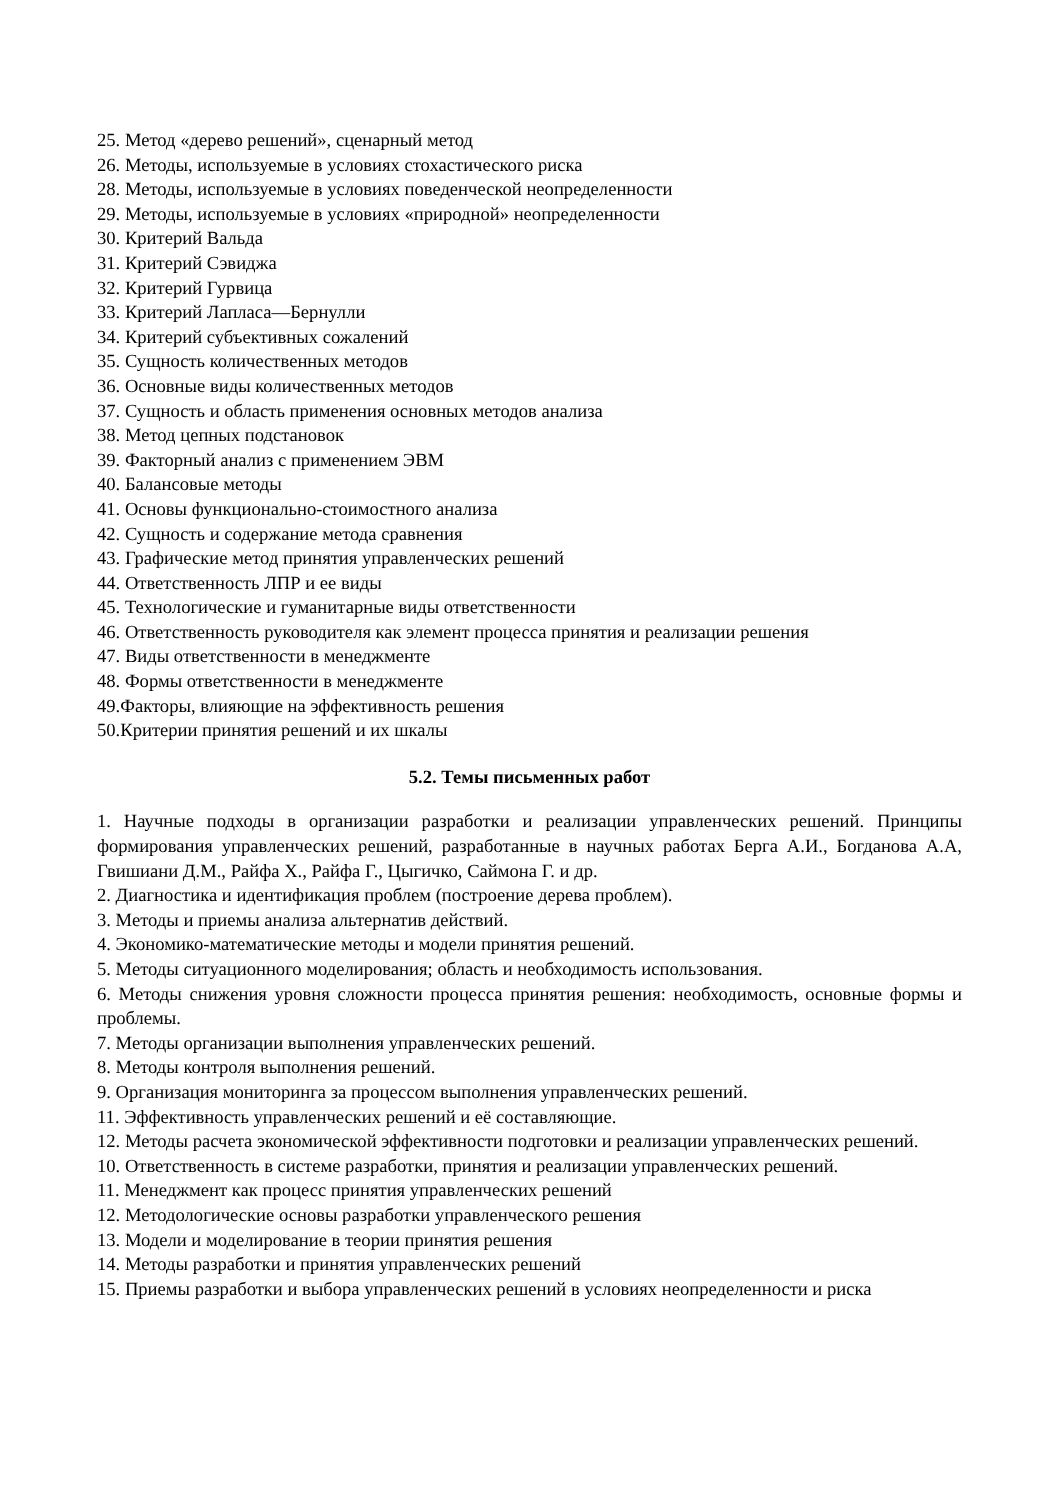25. Метод «дерево решений», сценарный метод
26. Методы, используемые в условиях стохастического риска
28. Методы, используемые в условиях поведенческой неопределенности
29. Методы, используемые в условиях «природной» неопределенности
30. Критерий Вальда
31. Критерий Сэвиджа
32. Критерий Гурвица
33. Критерий Лапласа—Бернулли
34. Критерий субъективных сожалений
35. Сущность количественных методов
36. Основные виды количественных методов
37. Сущность и область применения основных методов анализа
38. Метод цепных подстановок
39. Факторный анализ с применением ЭВМ
40. Балансовые методы
41. Основы функционально-стоимостного анализа
42. Сущность и содержание метода сравнения
43. Графические метод принятия управленческих решений
44. Ответственность ЛПР и ее виды
45. Технологические и гуманитарные виды ответственности
46. Ответственность руководителя как элемент процесса принятия и реализации решения
47. Виды ответственности в менеджменте
48. Формы ответственности в менеджменте
49.Факторы, влияющие на эффективность решения
50.Критерии принятия решений и их шкалы
5.2. Темы письменных работ
1. Научные подходы в организации разработки и реализации управленческих решений. Принципы формирования управленческих решений, разработанные в научных работах Берга А.И., Богданова А.А, Гвишиани Д.М., Райфа Х., Райфа Г., Цыгичко, Саймона Г. и др.
2. Диагностика и идентификация проблем (построение дерева проблем).
3. Методы и приемы анализа альтернатив действий.
4. Экономико-математические методы и модели принятия решений.
5. Методы ситуационного моделирования; область и необходимость использования.
6. Методы снижения уровня сложности процесса принятия решения: необходимость, основные формы и проблемы.
7. Методы организации выполнения управленческих решений.
8. Методы контроля выполнения решений.
9. Организация мониторинга за процессом выполнения управленческих решений.
11. Эффективность управленческих решений и её составляющие.
12. Методы расчета экономической эффективности подготовки и реализации управленческих решений.
10. Ответственность в системе разработки, принятия и реализации управленческих решений.
11. Менеджмент как процесс принятия управленческих решений
12. Методологические основы разработки управленческого решения
13. Модели и моделирование в теории принятия решения
14. Методы разработки и принятия управленческих решений
15. Приемы разработки и выбора управленческих решений в условиях неопределенности и риска